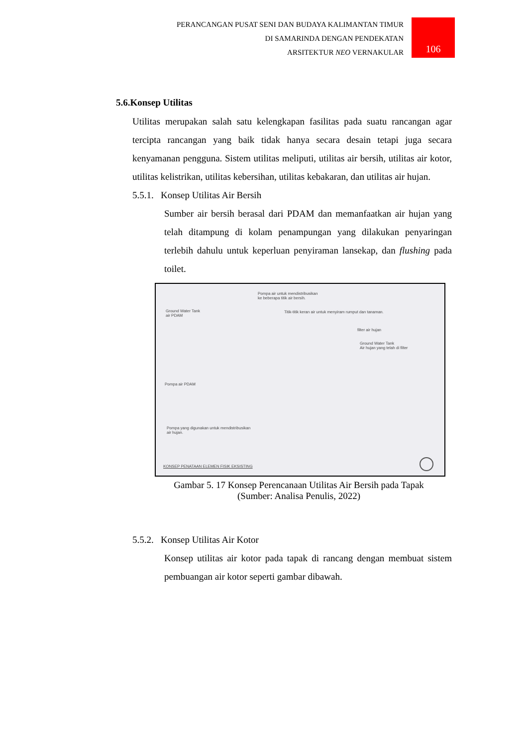PERANCANGAN PUSAT SENI DAN BUDAYA KALIMANTAN TIMUR
DI SAMARINDA DENGAN PENDEKATAN
ARSITEKTUR NEO VERNAKULAR
106
5.6.Konsep Utilitas
Utilitas merupakan salah satu kelengkapan fasilitas pada suatu rancangan agar tercipta rancangan yang baik tidak hanya secara desain tetapi juga secara kenyamanan pengguna. Sistem utilitas meliputi, utilitas air bersih, utilitas air kotor, utilitas kelistrikan, utilitas kebersihan, utilitas kebakaran, dan utilitas air hujan.
5.5.1. Konsep Utilitas Air Bersih
Sumber air bersih berasal dari PDAM dan memanfaatkan air hujan yang telah ditampung di kolam penampungan yang dilakukan penyaringan terlebih dahulu untuk keperluan penyiraman lansekap, dan flushing pada toilet.
Pompa air untuk mendistribusikan
ke beberapa titik air bersih.
Ground Water Tank
air PDAM
Titik-titik keran air untuk menyiram rumput dan tanaman.
filter air hujan
Ground Water Tank
Air hujan yang telah di filter
Pompa air PDAM
Pompa yang digunakan untuk mendistribusikan
air hujan.
KONSEP PENATAAN ELEMEN FISIK EKSISTING
Gambar 5. 17 Konsep Perencanaan Utilitas Air Bersih pada Tapak
(Sumber: Analisa Penulis, 2022)
5.5.2. Konsep Utilitas Air Kotor
Konsep utilitas air kotor pada tapak di rancang dengan membuat sistem pembuangan air kotor seperti gambar dibawah.